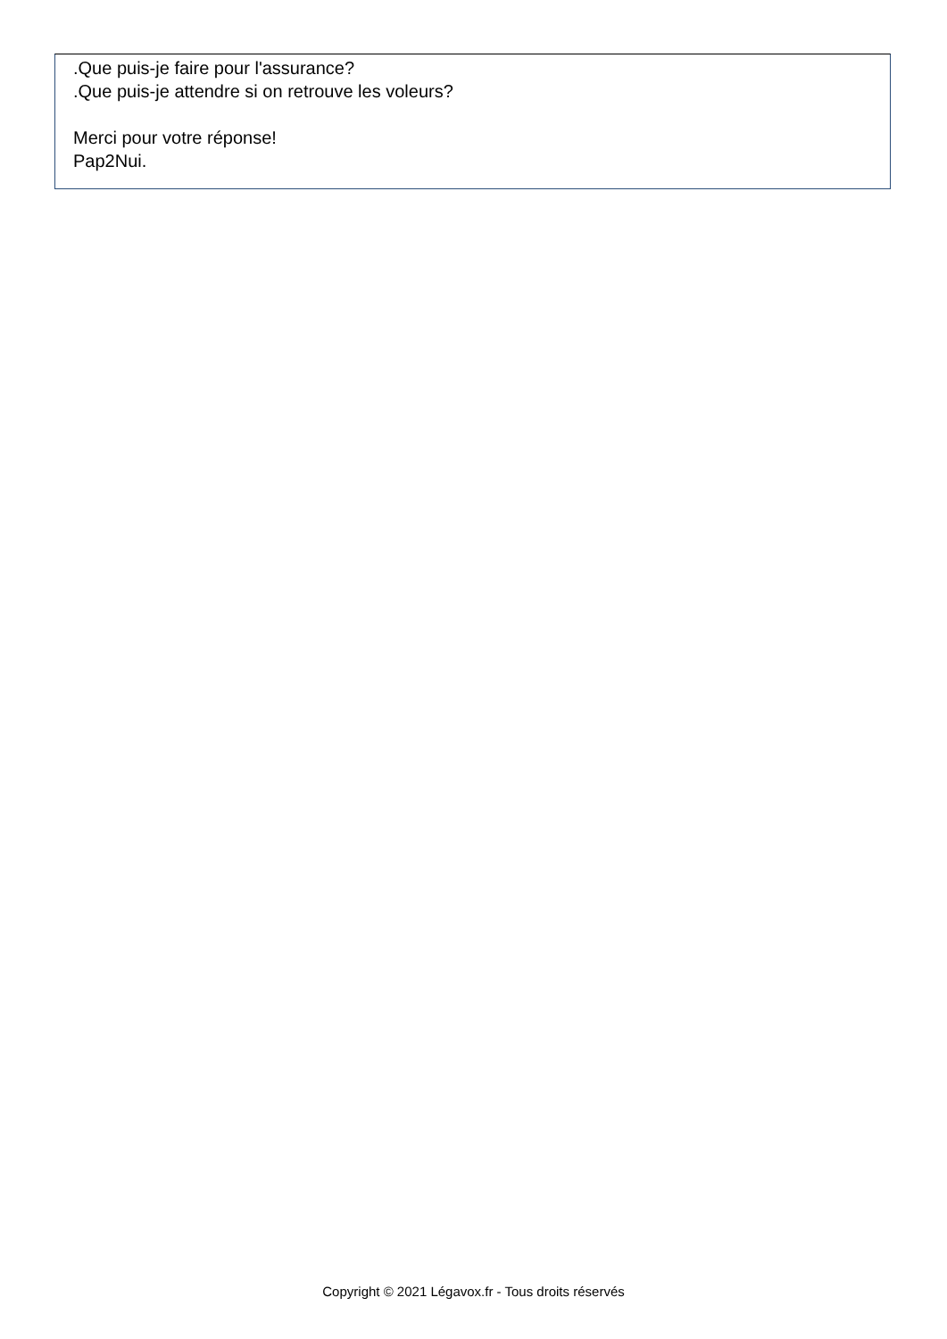.Que puis-je faire pour l'assurance?
.Que puis-je attendre si on retrouve les voleurs?
Merci pour votre réponse!
Pap2Nui.
Copyright © 2021 Légavox.fr - Tous droits réservés